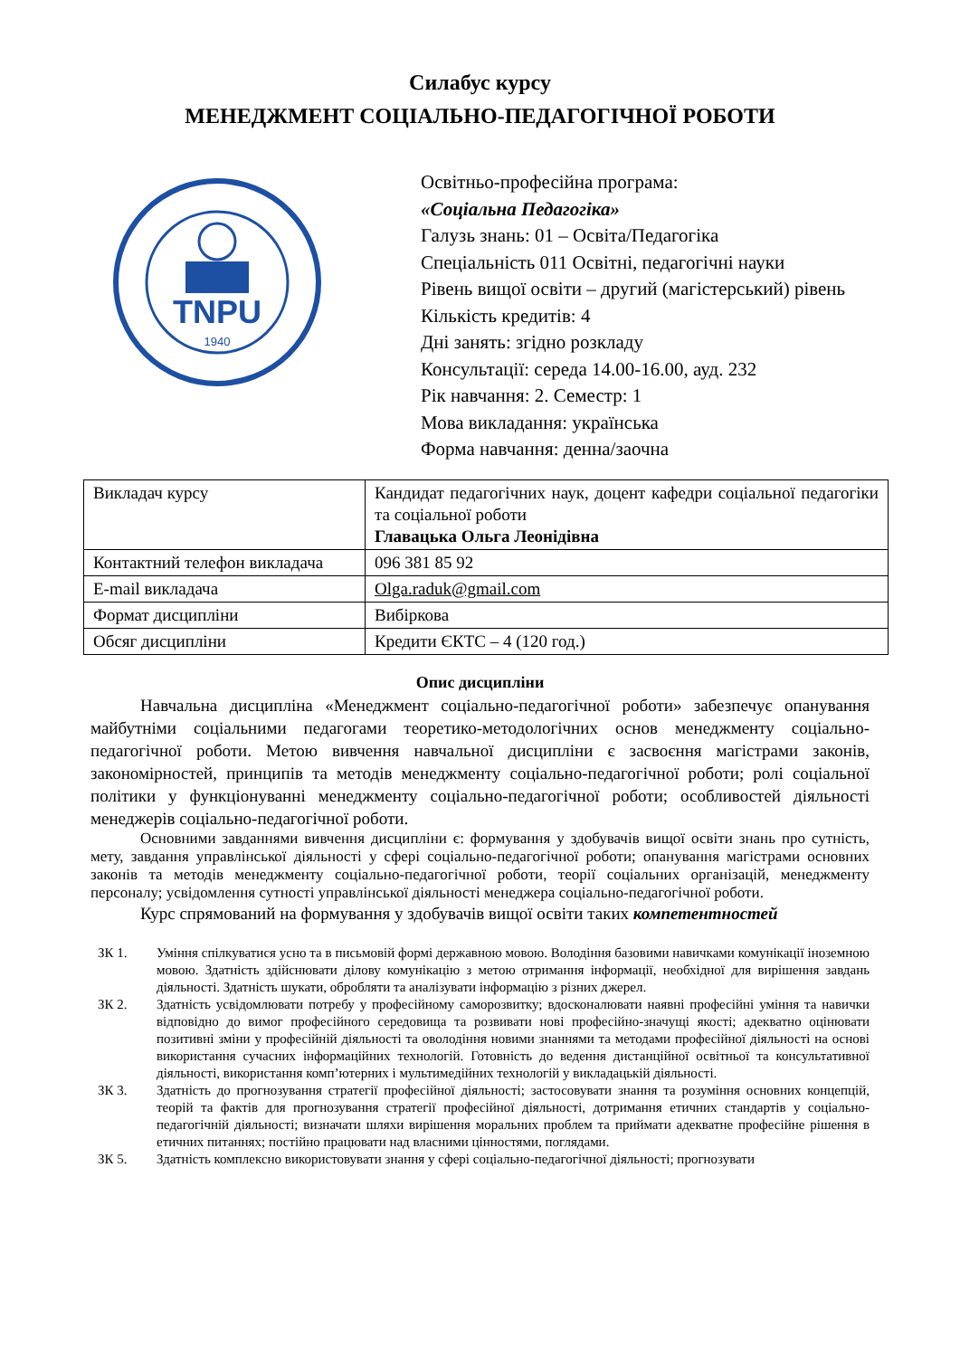Силабус курсу
МЕНЕДЖМЕНТ СОЦІАЛЬНО-ПЕДАГОГІЧНОЇ РОБОТИ
TNPU
1940
Освітньо-професійна програма:
«Соціальна Педагогіка»
Галузь знань: 01 – Освіта/Педагогіка
Спеціальність 011 Освітні, педагогічні науки
Рівень вищої освіти – другий (магістерський) рівень
Кількість кредитів: 4
Дні занять: згідно розкладу
Консультації: середа 14.00-16.00, ауд. 232
Рік навчання: 2. Семестр: 1
Мова викладання: українська
Форма навчання: денна/заочна
| Викладач курсу | Кандидат педагогічних наук, доцент кафедри соціальної педагогіки та соціальної роботи Главацька Ольга Леонідівна |
| Контактний телефон викладача | 096 381 85 92 |
| E-mail викладача | Olga.raduk@gmail.com |
| Формат дисципліни | Вибіркова |
| Обсяг дисципліни | Кредити ЄКТС – 4 (120 год.) |
Опис дисципліни
Навчальна дисципліна «Менеджмент соціально-педагогічної роботи» забезпечує опанування майбутніми соціальними педагогами теоретико-методологічних основ менеджменту соціально-педагогічної роботи. Метою вивчення навчальної дисципліни є засвоєння магістрами законів, закономірностей, принципів та методів менеджменту соціально-педагогічної роботи; ролі соціальної політики у функціонуванні менеджменту соціально-педагогічної роботи; особливостей діяльності менеджерів соціально-педагогічної роботи.
Основними завданнями вивчення дисципліни є: формування у здобувачів вищої освіти знань про сутність, мету, завдання управлінської діяльності у сфері соціально-педагогічної роботи; опанування магістрами основних законів та методів менеджменту соціально-педагогічної роботи, теорії соціальних організацій, менеджменту персоналу; усвідомлення сутності управлінської діяльності менеджера соціально-педагогічної роботи.
Курс спрямований на формування у здобувачів вищої освіти таких компетентностей
ЗК 1. Уміння спілкуватися усно та в письмовій формі державною мовою. Володіння базовими навичками комунікації іноземною мовою. Здатність здійснювати ділову комунікацію з метою отримання інформації, необхідної для вирішення завдань діяльності. Здатність шукати, обробляти та аналізувати інформацію з різних джерел.
ЗК 2. Здатність усвідомлювати потребу у професійному саморозвитку; вдосконалювати наявні професійні уміння та навички відповідно до вимог професійного середовища та розвивати нові професійно-значущі якості; адекватно оцінювати позитивні зміни у професійній діяльності та оволодіння новими знаннями та методами професійної діяльності на основі використання сучасних інформаційних технологій. Готовність до ведення дистанційної освітньої та консультативної діяльності, використання комп’ютерних і мультимедійних технологій у викладацькій діяльності.
ЗК 3. Здатність до прогнозування стратегії професійної діяльності; застосовувати знання та розуміння основних концепцій, теорій та фактів для прогнозування стратегії професійної діяльності, дотримання етичних стандартів у соціально-педагогічній діяльності; визначати шляхи вирішення моральних проблем та приймати адекватне професійне рішення в етичних питаннях; постійно працювати над власними цінностями, поглядами.
ЗК 5. Здатність комплексно використовувати знання у сфері соціально-педагогічної діяльності; прогнозувати